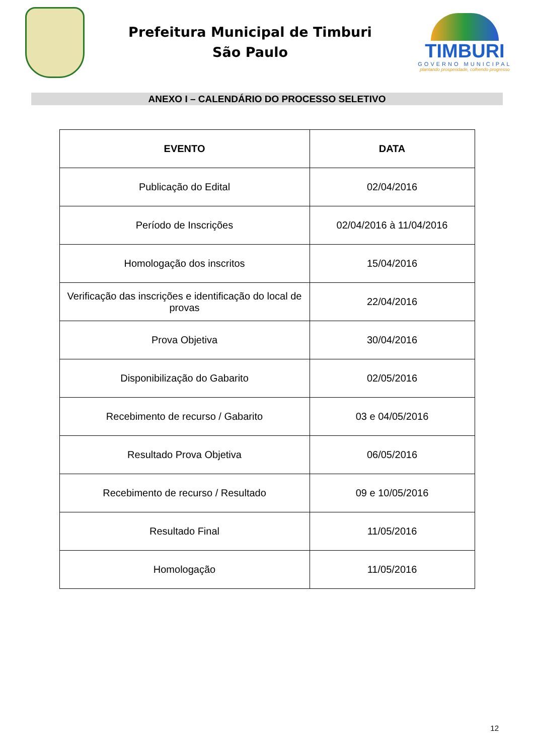Prefeitura Municipal de Timburi
São Paulo
TIMBURI
GOVERNO MUNICIPAL
plantando prosperidade, colhendo progresso
ANEXO I – CALENDÁRIO DO PROCESSO SELETIVO
| EVENTO | DATA |
| --- | --- |
| Publicação do Edital | 02/04/2016 |
| Período de Inscrições | 02/04/2016 à 11/04/2016 |
| Homologação dos inscritos | 15/04/2016 |
| Verificação das inscrições e identificação do local de provas | 22/04/2016 |
| Prova Objetiva | 30/04/2016 |
| Disponibilização do Gabarito | 02/05/2016 |
| Recebimento de recurso / Gabarito | 03 e 04/05/2016 |
| Resultado Prova Objetiva | 06/05/2016 |
| Recebimento de recurso / Resultado | 09 e 10/05/2016 |
| Resultado Final | 11/05/2016 |
| Homologação | 11/05/2016 |
12